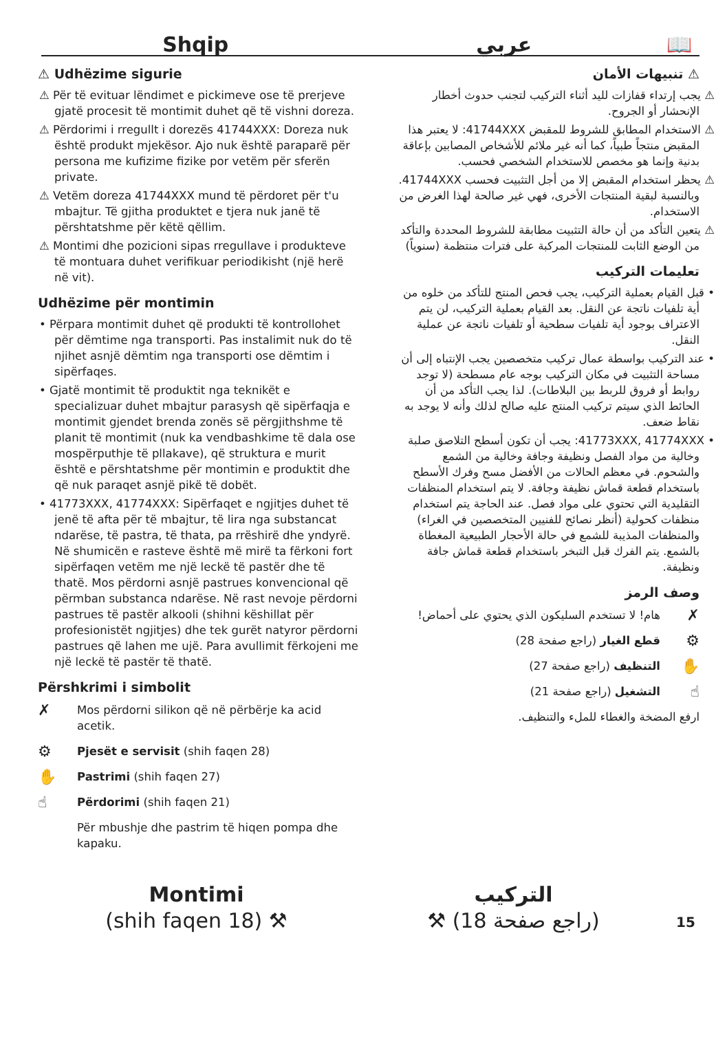Shqip
عربي
📖
⚠ Udhëzime sigurie
⚠ Për të evituar lëndimet e pickimeve ose të prerjeve gjatë procesit të montimit duhet që të vishni doreza.
⚠ Përdorimi i rregullt i dorezës 41744XXX: Doreza nuk është produkt mjekësor. Ajo nuk është paraparë për persona me kufizime fizike por vetëm për sferën private.
⚠ Vetëm doreza 41744XXX mund të përdoret për t'u mbajtur. Të gjitha produktet e tjera nuk janë të përshtatshme për këtë qëllim.
⚠ Montimi dhe pozicioni sipas rregullave i produkteve të montuara duhet verifikuar periodikisht (një herë në vit).
Udhëzime për montimin
• Përpara montimit duhet që produkti të kontrollohet për dëmtime nga transporti. Pas instalimit nuk do të njihet asnjë dëmtim nga transporti ose dëmtim i sipërfaqes.
• Gjatë montimit të produktit nga teknikët e specializuar duhet mbajtur parasysh që sipërfaqja e montimit gjendet brenda zonës së përgjithshme të planit të montimit (nuk ka vendbashkime të dala ose mospërputhje të pllakave), që struktura e murit është e përshtatshme për montimin e produktit dhe që nuk paraqet asnjë pikë të dobët.
• 41773XXX, 41774XXX: Sipërfaqet e ngjitjes duhet të jenë të afta për të mbajtur, të lira nga substancat ndarëse, të pastra, të thata, pa rrëshirë dhe yndyrë. Në shumicën e rasteve është më mirë ta fërkoni fort sipërfaqen vetëm me një leckë të pastër dhe të thatë. Mos përdorni asnjë pastrues konvencional që përmban substanca ndarëse. Në rast nevoje përdorni pastrues të pastër alkooli (shihni këshillat për profesionistët ngjitjes) dhe tek gurët natyror përdorni pastrues që lahen me ujë. Para avullimit fërkojeni me një leckë të pastër të thatë.
Përshkrimi i simbolit
✗
Mos përdorni silikon që në përbërje ka acid acetik.
⚙
Pjesët e servisit (shih faqen 28)
✋
Pastrimi (shih faqen 27)
☝
Përdorimi (shih faqen 21)
Për mbushje dhe pastrim të hiqen pompa dhe kapaku.
⚠ تنبيهات الأمان
⚠ يجب إرتداء قفازات لليد أثناء التركيب لتجنب حدوث أخطار الإنحشار أو الجروح.
⚠ الاستخدام المطابق للشروط للمقبض 41744XXX: لا يعتبر هذا المقبض منتجاً طبياً، كما أنه غير ملائم للأشخاص المصابين بإعاقة بدنية وإنما هو مخصص للاستخدام الشخصي فحسب.
⚠ يحظر استخدام المقبض إلا من أجل التثبيت فحسب 41744XXX. وبالنسبة لبقية المنتجات الأخرى، فهي غير صالحة لهذا الغرض من الاستخدام.
⚠ يتعين التأكد من أن حالة التثبيت مطابقة للشروط المحددة والتأكد من الوضع الثابت للمنتجات المركبة على فترات منتظمة (سنوياً)
تعليمات التركيب
• قبل القيام بعملية التركيب، يجب فحص المنتج للتأكد من خلوه من أية تلفيات ناتجة عن النقل. بعد القيام بعملية التركيب، لن يتم الاعتراف بوجود أية تلفيات سطحية أو تلفيات ناتجة عن عملية النقل.
• عند التركيب بواسطة عمال تركيب متخصصين يجب الإنتباه إلى أن مساحة التثبيت في مكان التركيب بوجه عام مسطحة (لا توجد روابط أو فروق للربط بين البلاطات). لذا يجب التأكد من أن الحائط الذي سيتم تركيب المنتج عليه صالح لذلك وأنه لا يوجد به نقاط ضعف.
• 41773XXX, 41774XXX: يجب أن تكون أسطح التلاصق صلبة وخالية من مواد الفصل ونظيفة وجافة وخالية من الشمع والشحوم. في معظم الحالات من الأفضل مسح وفرك الأسطح باستخدام قطعة قماش نظيفة وجافة. لا يتم استخدام المنظفات التقليدية التي تحتوي على مواد فصل. عند الحاجة يتم استخدام منظفات كحولية (أنظر نصائح للفنيين المتخصصين في الغراء) والمنظفات المذيبة للشمع في حالة الأحجار الطبيعية المغطاة بالشمع. يتم الفرك قبل التبخر باستخدام قطعة قماش جافة ونظيفة.
وصف الرمز
✗
هام! لا تستخدم السليكون الذي يحتوي على أحماض!
⚙
قطع الغيار (راجع صفحة 28)
✋
التنظيف (راجع صفحة 27)
☝
التشغيل (راجع صفحة 21)
ارفع المضخة والغطاء للملء والتنظيف.
Montimi
(shih faqen 18) ⚒
التركيب
(راجع صفحة 18) ⚒
15